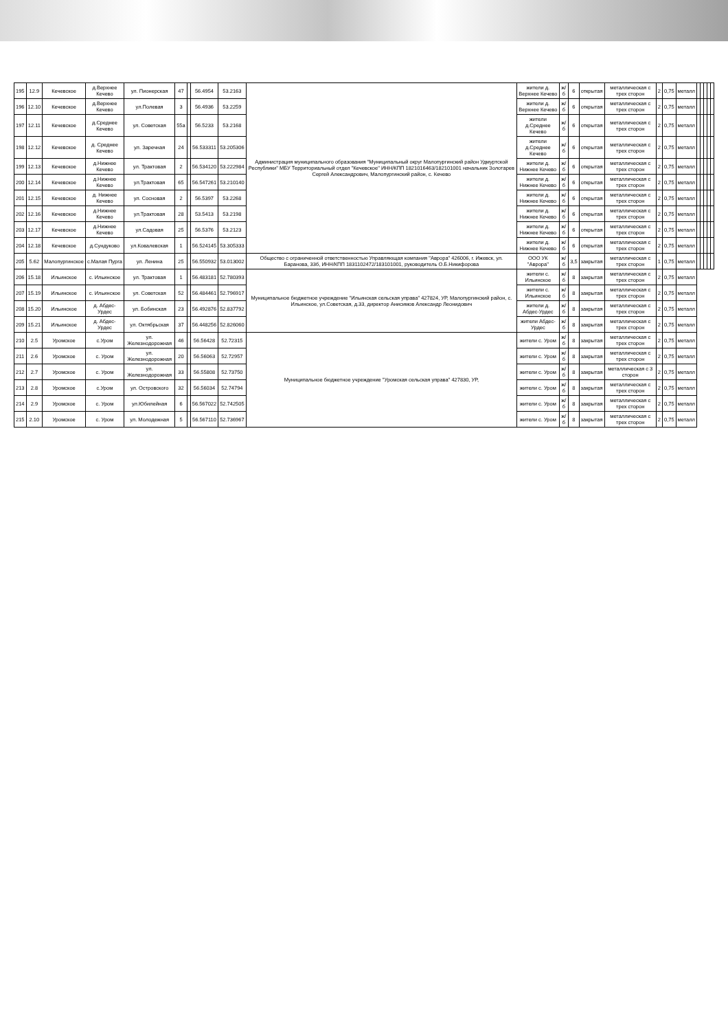| 195 | 12.9 | Кечевское | д.Верхнее Кечево | ул. Пионерская | 47 | | 56.4954 | 53.2163 | Администрация муниципального образования "Муниципальный округ Малопургинский район Удмуртской Республики" МБУ Территориальный отдел "Кечевское" ИНН/КПП 1821016463/182101001 начальник Золотарев Сергей Александрович, Малопургинский район, с. Кечево | жители д. Верхнее Кечево | ж/б | 6 | открытая | металлическая с трех сторон | 2 | 0,75 | металл | | | | | |
| 196 | 12.10 | Кечевское | д.Верхнее Кечево | ул.Полевая | 3 | | 56.4936 | 53.2259 | | жители д. Верхнее Кечево | ж/б | 6 | открытая | металлическая с трех сторон | 2 | 0,75 | металл | | | | | |
| 197 | 12.11 | Кечевское | д.Среднее Кечево | ул. Советская | 55а | | 56.5233 | 53.2168 | | жители д.Среднее Кечево | ж/б | 6 | открытая | металлическая с трех сторон | 2 | 0,75 | металл | | | | | |
| 198 | 12.12 | Кечевское | д. Среднее Кечево | ул. Заречная | 24 | | 56.533311 | 53.205306 | | жители д.Среднее Кечево | ж/б | 6 | открытая | металлическая с трех сторон | 2 | 0,75 | металл | | | | | |
| 199 | 12.13 | Кечевское | д.Нижнее Кечево | ул. Трактовая | 2 | | 56.534120 | 53.222984 | | жители д. Нижнее Кечево | ж/б | 6 | открытая | металлическая с трех сторон | 2 | 0,75 | металл | | | | | |
| 200 | 12.14 | Кечевское | д.Нижнее Кечево | ул.Трактовая | 65 | | 56.547261 | 53.210140 | | жители д. Нижнее Кечево | ж/б | 6 | открытая | металлическая с трех сторон | 2 | 0,75 | металл | | | | | |
| 201 | 12.15 | Кечевское | д. Нижнее Кечево | ул. Сосновая | 2 | | 56.5397 | 53.2268 | | жители д. Нижнее Кечево | ж/б | 6 | открытая | металлическая с трех сторон | 2 | 0,75 | металл | | | | | |
| 202 | 12.16 | Кечевское | д.Нижнее Кечево | ул.Трактовая | 28 | | 53.5413 | 53.2198 | | жители д. Нижнее Кечево | ж/б | 6 | открытая | металлическая с трех сторон | 2 | 0,75 | металл | | | | | |
| 203 | 12.17 | Кечевское | д.Нижнее Кечево | ул.Садовая | 25 | | 56.5376 | 53.2123 | | жители д. Нижнее Кечево | ж/б | 6 | открытая | металлическая с трех сторон | 2 | 0,75 | металл | | | | | |
| 204 | 12.18 | Кечевское | д.Сундуково | ул.Ковалевская | 1 | | 56.524145 | 53.305333 | | жители д. Нижнее Кечево | ж/б | 6 | открытая | металлическая с трех сторон | 2 | 0,75 | металл | | | | | |
| 205 | 5.62 | Малопургинское | с.Малая Пурга | ул. Ленина | 25 | | 56.550932 | 53.013002 | Общество с ограниченной ответственностью Управляющая компания "Аврора" 426006, г. Ижевск, ул. Баранова, 33б, ИНН/КПП 1831102472/183101001, руководитель О.Б.Никифорова | ООО УК "Аврора" | ж/б | 3,5 | закрытая | металлическая с трех сторон | 1 | 0,75 | металл | | | | | |
| 206 | 15.18 | Ильинское | с. Ильинское | ул. Трактовая | 1 | | 56.483181 | 52.780393 | Муниципальное бюджетное учреждение "Ильинская сельская управа" 427824, УР, Малопургинский район, с. Ильинское, ул.Советская, д.33, директор Анисимов Александр Леонидович | жители с. Ильинское | ж/б | 8 | закрытая | металлическая с трех сторон | 2 | 0,75 | металл | | | | | |
| 207 | 15.19 | Ильинское | с. Ильинское | ул. Советская | 52 | | 56.484461 | 52.796917 | | жители с. Ильинское | ж/б | 8 | закрытая | металлическая с трех сторон | 2 | 0,75 | металл | | | | | |
| 208 | 15.20 | Ильинское | д. Абдес-Урдес | ул. Бобинская | 23 | | 56.492876 | 52.837792 | | жители д. Абдес-Урдес | ж/б | 8 | закрытая | металлическая с трех сторон | 2 | 0,75 | металл | | | | | |
| 209 | 15.21 | Ильинское | д. Абдес-Урдес | ул. Октябрьская | 37 | | 56.448256 | 52.826060 | | жители Абдес-Урдес | ж/б | 8 | закрытая | металлическая с трех сторон | 2 | 0,75 | металл | | | | | |
| 210 | 2.5 | Уромское | с.Уром | ул. Железнодорожная | 46 | | 56.56428 | 52.72315 | Муниципальное бюджетное учреждение "Уромская сельская управа" 427830, УР, | жители с. Уром | ж/б | 8 | закрытая | металлическая с трех сторон | 2 | 0,75 | металл | | | | | |
| 211 | 2.6 | Уромское | с. Уром | ул. Железнодорожная | 20 | | 56.56063 | 52.72957 | | жители с. Уром | ж/б | 8 | закрытая | металлическая с трех сторон | 2 | 0,75 | металл | | | | | |
| 212 | 2.7 | Уромское | с. Уром | ул. Железнодорожная | 33 | | 56.55808 | 52.73750 | | жители с. Уром | ж/б | 8 | закрытая | металлическая с 3 сторон | 2 | 0,75 | металл | | | | | |
| 213 | 2.8 | Уромское | с.Уром | ул. Островского | 32 | | 56.56034 | 52.74794 | | жители с. Уром | ж/б | 8 | закрытая | металлическая с трех сторон | 2 | 0,75 | металл | | | | | |
| 214 | 2.9 | Уромское | с. Уром | ул.Юбилейная | 6 | | 56.567022 | 52.742505 | | жители с. Уром | ж/б | 8 | закрытая | металлическая с трех сторон | 2 | 0,75 | металл | | | | | |
| 215 | 2.10 | Уромское | с. Уром | ул. Молодежная | 5 | | 56.567110 | 52.736967 | | жители с. Уром | ж/б | 8 | закрытая | металлическая с трех сторон | 2 | 0,75 | металл | | | | | |